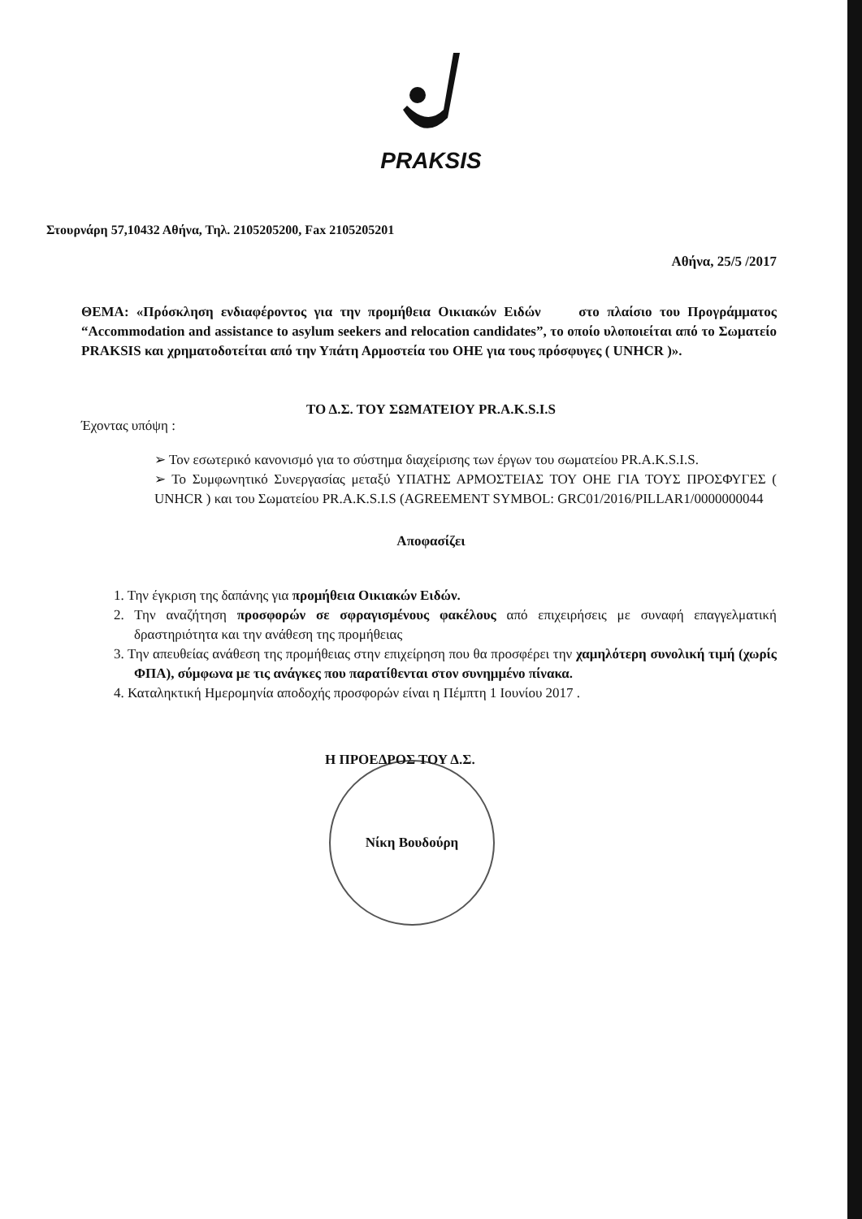PRAKSIS
Στουρνάρη 57,10432 Αθήνα, Τηλ. 2105205200, Fax 2105205201
Αθήνα, 25/5 /2017
ΘΕΜΑ: «Πρόσκληση ενδιαφέροντος για την προμήθεια Οικιακών Ειδών στο πλαίσιο του Προγράμματος “Accommodation and assistance to asylum seekers and relocation candidates”, το οποίο υλοποιείται από το Σωματείο PRAKSIS και χρηματοδοτείται από την Υπάτη Αρμοστεία του ΟΗΕ για τους πρόσφυγες ( UNHCR )».
ΤΟ Δ.Σ. ΤΟΥ ΣΩΜΑΤΕΙΟΥ PR.A.K.S.I.S
Έχοντας υπόψη :
➢ Τον εσωτερικό κανονισμό για το σύστημα διαχείρισης των έργων του σωματείου PR.A.K.S.I.S.
➢ Το Συμφωνητικό Συνεργασίας μεταξύ ΥΠΑΤΗΣ ΑΡΜΟΣΤΕΙΑΣ ΤΟΥ ΟΗΕ ΓΙΑ ΤΟΥΣ ΠΡΟΣΦΥΓΕΣ ( UNHCR ) και του Σωματείου PR.A.K.S.I.S (AGREEMENT SYMBOL: GRC01/2016/PILLAR1/0000000044
Αποφασίζει
1. Την έγκριση της δαπάνης για προμήθεια Οικιακών Ειδών.
2. Την αναζήτηση προσφορών σε σφραγισμένους φακέλους από επιχειρήσεις με συναφή επαγγελματική δραστηριότητα και την ανάθεση της προμήθειας
3. Την απευθείας ανάθεση της προμήθειας στην επιχείρηση που θα προσφέρει την χαμηλότερη συνολική τιμή (χωρίς ΦΠΑ), σύμφωνα με τις ανάγκες που παρατίθενται στον συνημμένο πίνακα.
4. Καταληκτική Ημερομηνία αποδοχής προσφορών είναι η Πέμπτη 1 Ιουνίου 2017 .
Η ΠΡΟΕΔΡΟΣ ΤΟΥ Δ.Σ.
Νίκη Βουδούρη